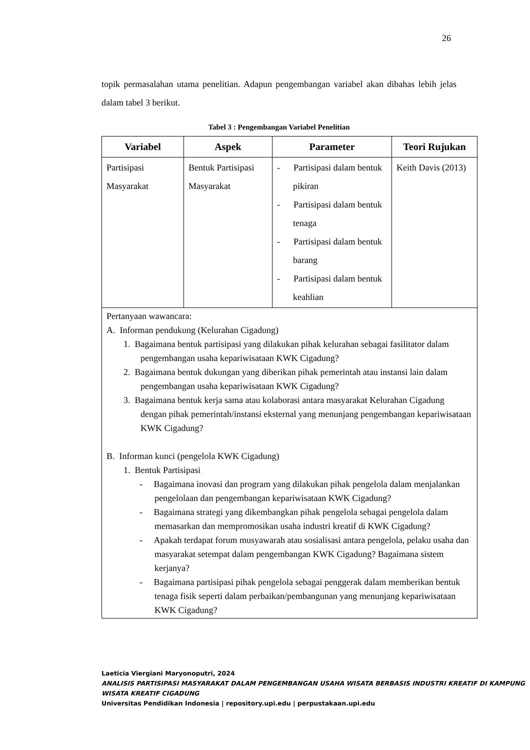26
topik permasalahan utama penelitian. Adapun pengembangan variabel akan dibahas lebih jelas dalam tabel 3 berikut.
Tabel 3 : Pengembangan Variabel Penelitian
| Variabel | Aspek | Parameter | Teori Rujukan |
| --- | --- | --- | --- |
| Partisipasi Masyarakat | Bentuk Partisipasi Masyarakat | - Partisipasi dalam bentuk pikiran - Partisipasi dalam bentuk tenaga - Partisipasi dalam bentuk barang - Partisipasi dalam bentuk keahlian | Keith Davis (2013) |
| Pertanyaan wawancara: A. Informan pendukung (Kelurahan Cigadung) 1. Bagaimana bentuk partisipasi yang dilakukan pihak kelurahan sebagai fasilitator dalam pengembangan usaha kepariwisataan KWK Cigadung? 2. Bagaimana bentuk dukungan yang diberikan pihak pemerintah atau instansi lain dalam pengembangan usaha kepariwisataan KWK Cigadung? 3. Bagaimana bentuk kerja sama atau kolaborasi antara masyarakat Kelurahan Cigadung dengan pihak pemerintah/instansi eksternal yang menunjang pengembangan kepariwisataan KWK Cigadung? B. Informan kunci (pengelola KWK Cigadung) 1. Bentuk Partisipasi - Bagaimana inovasi dan program yang dilakukan pihak pengelola dalam menjalankan pengelolaan dan pengembangan kepariwisataan KWK Cigadung? - Bagaimana strategi yang dikembangkan pihak pengelola sebagai pengelola dalam memasarkan dan mempromosikan usaha industri kreatif di KWK Cigadung? - Apakah terdapat forum musyawarah atau sosialisasi antara pengelola, pelaku usaha dan masyarakat setempat dalam pengembangan KWK Cigadung? Bagaimana sistem kerjanya? - Bagaimana partisipasi pihak pengelola sebagai penggerak dalam memberikan bentuk tenaga fisik seperti dalam perbaikan/pembangunan yang menunjang kepariwisataan KWK Cigadung? | | | |
Laeticia Viergiani Maryonoputri, 2024
ANALISIS PARTISIPASI MASYARAKAT DALAM PENGEMBANGAN USAHA WISATA BERBASIS INDUSTRI KREATIF DI KAMPUNG WISATA KREATIF CIGADUNG
Universitas Pendidikan Indonesia | repository.upi.edu | perpustakaan.upi.edu